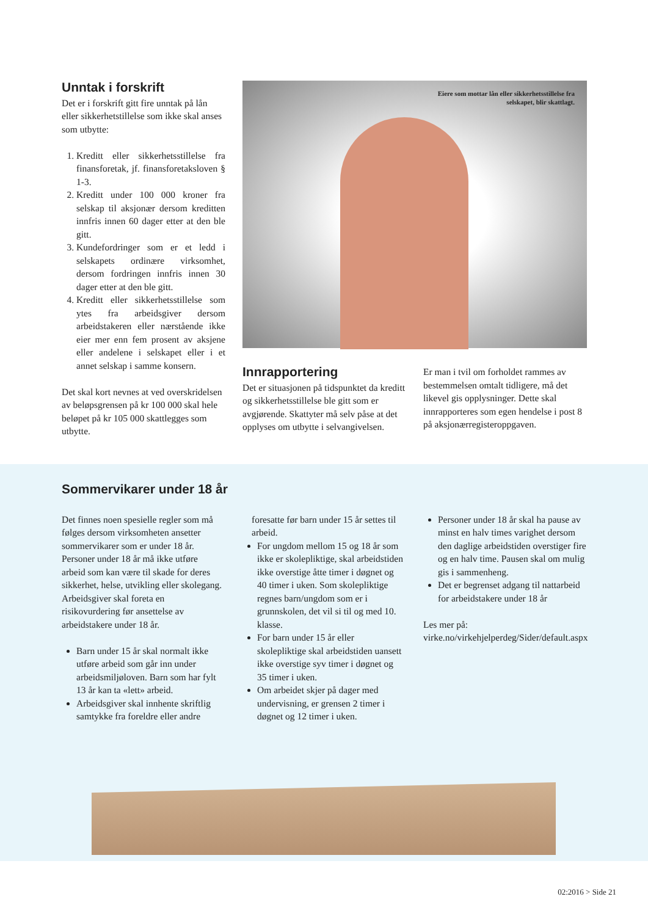Unntak i forskrift
Det er i forskrift gitt fire unntak på lån eller sikkerhetstillelse som ikke skal anses som utbytte:
1. Kreditt eller sikkerhetsstillelse fra finansforetak, jf. finansforetaksloven § 1-3.
2. Kreditt under 100 000 kroner fra selskap til aksjonær dersom kreditten innfris innen 60 dager etter at den ble gitt.
3. Kundefordringer som er et ledd i selskapets ordinære virksomhet, dersom fordringen innfris innen 30 dager etter at den ble gitt.
4. Kreditt eller sikkerhetsstillelse som ytes fra arbeidsgiver dersom arbeidstakeren eller nærstående ikke eier mer enn fem prosent av aksjene eller andelene i selskapet eller i et annet selskap i samme konsern.
Det skal kort nevnes at ved overskridelsen av beløpsgrensen på kr 100 000 skal hele beløpet på kr 105 000 skattlegges som utbytte.
Eiere som mottar lån eller sikkerhetsstillelse fra selskapet, blir skattlagt.
Innrapportering
Det er situasjonen på tidspunktet da kreditt og sikkerhetsstillelse ble gitt som er avgjørende. Skattyter må selv påse at det opplyses om utbytte i selvangivelsen.
Er man i tvil om forholdet rammes av bestemmelsen omtalt tidligere, må det likevel gis opplysninger. Dette skal innrapporteres som egen hendelse i post 8 på aksjonærregisteroppgaven.
Sommervikarer under 18 år
Det finnes noen spesielle regler som må følges dersom virksomheten ansetter sommervikarer som er under 18 år. Personer under 18 år må ikke utføre arbeid som kan være til skade for deres sikkerhet, helse, utvikling eller skolegang. Arbeidsgiver skal foreta en risikovurdering før ansettelse av arbeidstakere under 18 år.
Barn under 15 år skal normalt ikke utføre arbeid som går inn under arbeidsmiljøloven. Barn som har fylt 13 år kan ta «lett» arbeid.
Arbeidsgiver skal innhente skriftlig samtykke fra foreldre eller andre
foresatte før barn under 15 år settes til arbeid.
For ungdom mellom 15 og 18 år som ikke er skolepliktige, skal arbeidstiden ikke overstige åtte timer i døgnet og 40 timer i uken. Som skolepliktige regnes barn/ungdom som er i grunnskolen, det vil si til og med 10. klasse.
For barn under 15 år eller skolepliktige skal arbeidstiden uansett ikke overstige syv timer i døgnet og 35 timer i uken.
Om arbeidet skjer på dager med undervisning, er grensen 2 timer i døgnet og 12 timer i uken.
Personer under 18 år skal ha pause av minst en halv times varighet dersom den daglige arbeidstiden overstiger fire og en halv time. Pausen skal om mulig gis i sammenheng.
Det er begrenset adgang til nattarbeid for arbeidstakere under 18 år
Les mer på: virke.no/virkehjelperdeg/Sider/default.aspx
02:2016 > Side 21